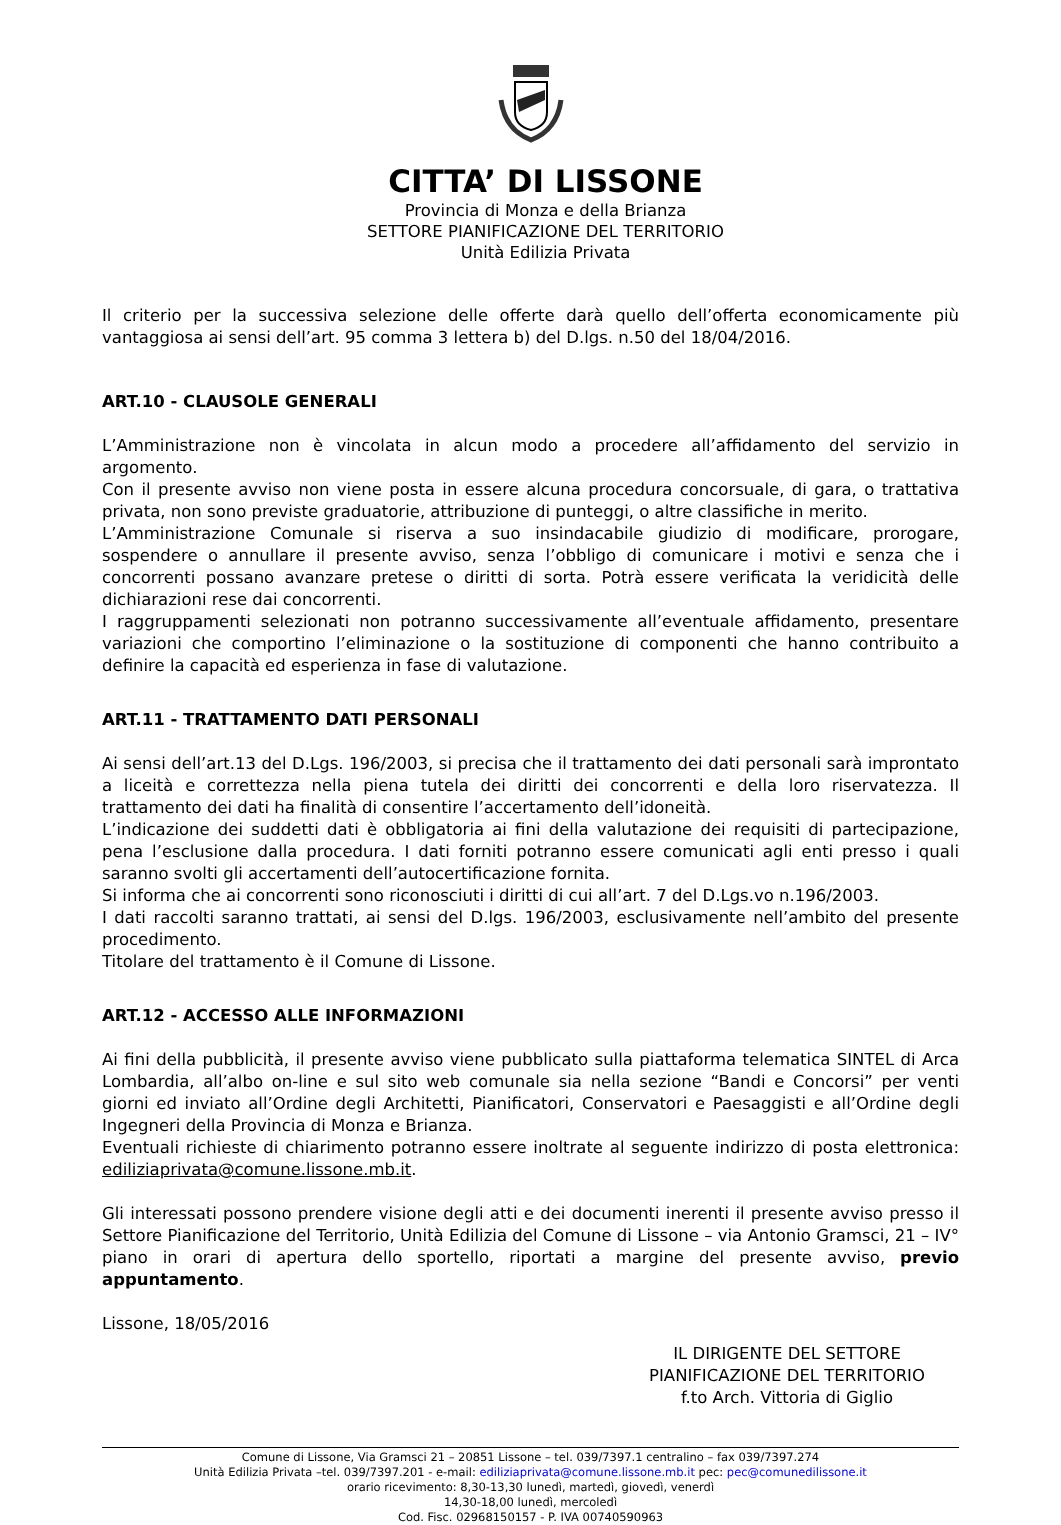CITTA’ DI LISSONE
Provincia di Monza e della Brianza
SETTORE PIANIFICAZIONE DEL TERRITORIO
Unità Edilizia Privata
Il criterio per la successiva selezione delle offerte darà quello dell’offerta economicamente più vantaggiosa ai sensi dell’art. 95 comma 3 lettera b) del D.lgs. n.50 del 18/04/2016.
ART.10 - CLAUSOLE GENERALI
L’Amministrazione non è vincolata in alcun modo a procedere all’affidamento del servizio in argomento.
Con il presente avviso non viene posta in essere alcuna procedura concorsuale, di gara, o trattativa privata, non sono previste graduatorie, attribuzione di punteggi, o altre classifiche in merito.
L’Amministrazione Comunale si riserva a suo insindacabile giudizio di modificare, prorogare, sospendere o annullare il presente avviso, senza l’obbligo di comunicare i motivi e senza che i concorrenti possano avanzare pretese o diritti di sorta. Potrà essere verificata la veridicità delle dichiarazioni rese dai concorrenti.
I raggruppamenti selezionati non potranno successivamente all’eventuale affidamento, presentare variazioni che comportino l’eliminazione o la sostituzione di componenti che hanno contribuito a definire la capacità ed esperienza in fase di valutazione.
ART.11 - TRATTAMENTO DATI PERSONALI
Ai sensi dell’art.13 del D.Lgs. 196/2003, si precisa che il trattamento dei dati personali sarà improntato a liceità e correttezza nella piena tutela dei diritti dei concorrenti e della loro riservatezza. Il trattamento dei dati ha finalità di consentire l’accertamento dell’idoneità.
L’indicazione dei suddetti dati è obbligatoria ai fini della valutazione dei requisiti di partecipazione, pena l’esclusione dalla procedura. I dati forniti potranno essere comunicati agli enti presso i quali saranno svolti gli accertamenti dell’autocertificazione fornita.
Si informa che ai concorrenti sono riconosciuti i diritti di cui all’art. 7 del D.Lgs.vo n.196/2003.
I dati raccolti saranno trattati, ai sensi del D.lgs. 196/2003, esclusivamente nell’ambito del presente procedimento.
Titolare del trattamento è il Comune di Lissone.
ART.12 - ACCESSO ALLE INFORMAZIONI
Ai fini della pubblicità, il presente avviso viene pubblicato sulla piattaforma telematica SINTEL di Arca Lombardia, all’albo on-line e sul sito web comunale sia nella sezione “Bandi e Concorsi” per venti giorni ed inviato all’Ordine degli Architetti, Pianificatori, Conservatori e Paesaggisti e all’Ordine degli Ingegneri della Provincia di Monza e Brianza.
Eventuali richieste di chiarimento potranno essere inoltrate al seguente indirizzo di posta elettronica: ediliziaprivata@comune.lissone.mb.it.
Gli interessati possono prendere visione degli atti e dei documenti inerenti il presente avviso presso il Settore Pianificazione del Territorio, Unità Edilizia del Comune di Lissone – via Antonio Gramsci, 21 – IV° piano in orari di apertura dello sportello, riportati a margine del presente avviso, previo appuntamento.
Lissone, 18/05/2016
IL DIRIGENTE DEL SETTORE
PIANIFICAZIONE DEL TERRITORIO
f.to Arch. Vittoria di Giglio
Comune di Lissone, Via Gramsci 21 – 20851 Lissone – tel. 039/7397.1 centralino – fax 039/7397.274
Unità Edilizia Privata –tel. 039/7397.201 - e-mail: ediliziaprivata@comune.lissone.mb.it pec: pec@comunedilissone.it
orario ricevimento: 8,30-13,30 lunedì, martedì, giovedì, venerdì
14,30-18,00 lunedì, mercoledì
Cod. Fisc. 02968150157 - P. IVA 00740590963